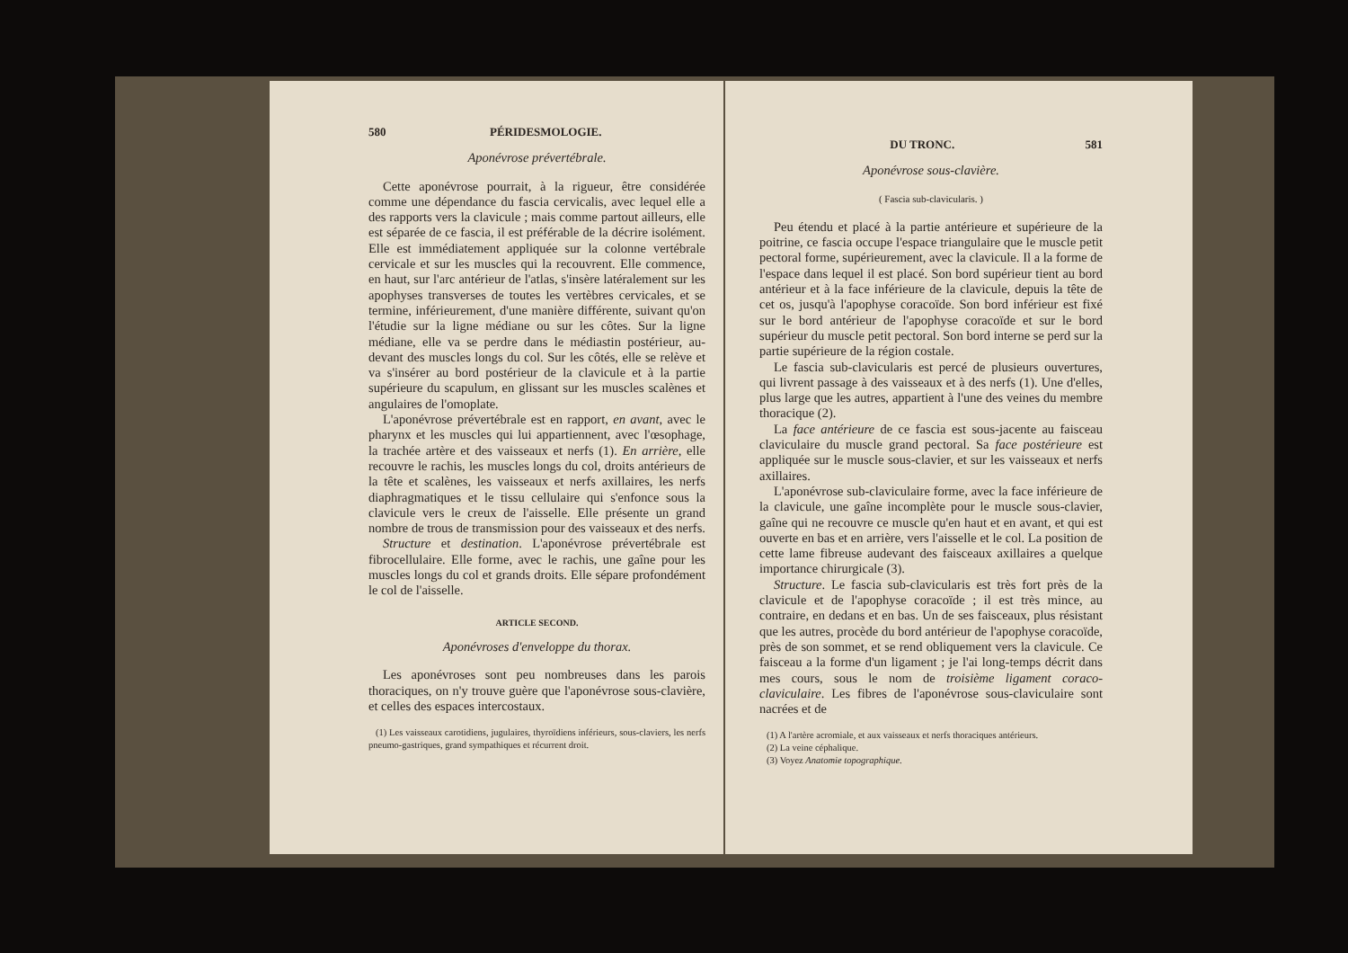580 PÉRIDESMOLOGIE.
Aponévrose prévertébrale.
Cette aponévrose pourrait, à la rigueur, être considérée comme une dépendance du fascia cervicalis, avec lequel elle a des rapports vers la clavicule ; mais comme partout ailleurs, elle est séparée de ce fascia, il est préférable de la décrire isolément. Elle est immédiatement appliquée sur la colonne vertébrale cervicale et sur les muscles qui la recouvrent. Elle commence, en haut, sur l'arc antérieur de l'atlas, s'insère latéralement sur les apophyses transverses de toutes les vertèbres cervicales, et se termine, inférieurement, d'une manière différente, suivant qu'on l'étudie sur la ligne médiane ou sur les côtes. Sur la ligne médiane, elle va se perdre dans le médiastin postérieur, au-devant des muscles longs du col. Sur les côtés, elle se relève et va s'insérer au bord postérieur de la clavicule et à la partie supérieure du scapulum, en glissant sur les muscles scalènes et angulaires de l'omoplate.
L'aponévrose prévertébrale est en rapport, en avant, avec le pharynx et les muscles qui lui appartiennent, avec l'œsophage, la trachée artère et des vaisseaux et nerfs (1). En arrière, elle recouvre le rachis, les muscles longs du col, droits antérieurs de la tête et scalènes, les vaisseaux et nerfs axillaires, les nerfs diaphragmatiques et le tissu cellulaire qui s'enfonce sous la clavicule vers le creux de l'aisselle. Elle présente un grand nombre de trous de transmission pour des vaisseaux et des nerfs.
Structure et destination. L'aponévrose prévertébrale est fibrocellulaire. Elle forme, avec le rachis, une gaîne pour les muscles longs du col et grands droits. Elle sépare profondément le col de l'aisselle.
ARTICLE SECOND.
Aponévroses d'enveloppe du thorax.
Les aponévroses sont peu nombreuses dans les parois thoraciques, on n'y trouve guère que l'aponévrose sous-clavière, et celles des espaces intercostaux.
(1) Les vaisseaux carotidiens, jugulaires, thyroïdiens inférieurs, sous-claviers, les nerfs pneumo-gastriques, grand sympathiques et récurrent droit.
DU TRONC. 581
Aponévrose sous-clavière.
( Fascia sub-clavicularis. )
Peu étendu et placé à la partie antérieure et supérieure de la poitrine, ce fascia occupe l'espace triangulaire que le muscle petit pectoral forme, supérieurement, avec la clavicule. Il a la forme de l'espace dans lequel il est placé. Son bord supérieur tient au bord antérieur et à la face inférieure de la clavicule, depuis la tête de cet os, jusqu'à l'apophyse coracoïde. Son bord inférieur est fixé sur le bord antérieur de l'apophyse coracoïde et sur le bord supérieur du muscle petit pectoral. Son bord interne se perd sur la partie supérieure de la région costale.
Le fascia sub-clavicularis est percé de plusieurs ouvertures, qui livrent passage à des vaisseaux et à des nerfs (1). Une d'elles, plus large que les autres, appartient à l'une des veines du membre thoracique (2).
La face antérieure de ce fascia est sous-jacente au faisceau claviculaire du muscle grand pectoral. Sa face postérieure est appliquée sur le muscle sous-clavier, et sur les vaisseaux et nerfs axillaires.
L'aponévrose sub-claviculaire forme, avec la face inférieure de la clavicule, une gaîne incomplète pour le muscle sous-clavier, gaîne qui ne recouvre ce muscle qu'en haut et en avant, et qui est ouverte en bas et en arrière, vers l'aisselle et le col. La position de cette lame fibreuse audevant des faisceaux axillaires a quelque importance chirurgicale (3).
Structure. Le fascia sub-clavicularis est très fort près de la clavicule et de l'apophyse coracoïde ; il est très mince, au contraire, en dedans et en bas. Un de ses faisceaux, plus résistant que les autres, procède du bord antérieur de l'apophyse coracoïde, près de son sommet, et se rend obliquement vers la clavicule. Ce faisceau a la forme d'un ligament ; je l'ai long-temps décrit dans mes cours, sous le nom de troisième ligament coraco-claviculaire. Les fibres de l'aponévrose sous-claviculaire sont nacrées et de
(1) A l'artère acromiale, et aux vaisseaux et nerfs thoraciques antérieurs.
(2) La veine céphalique.
(3) Voyez Anatomie topographique.